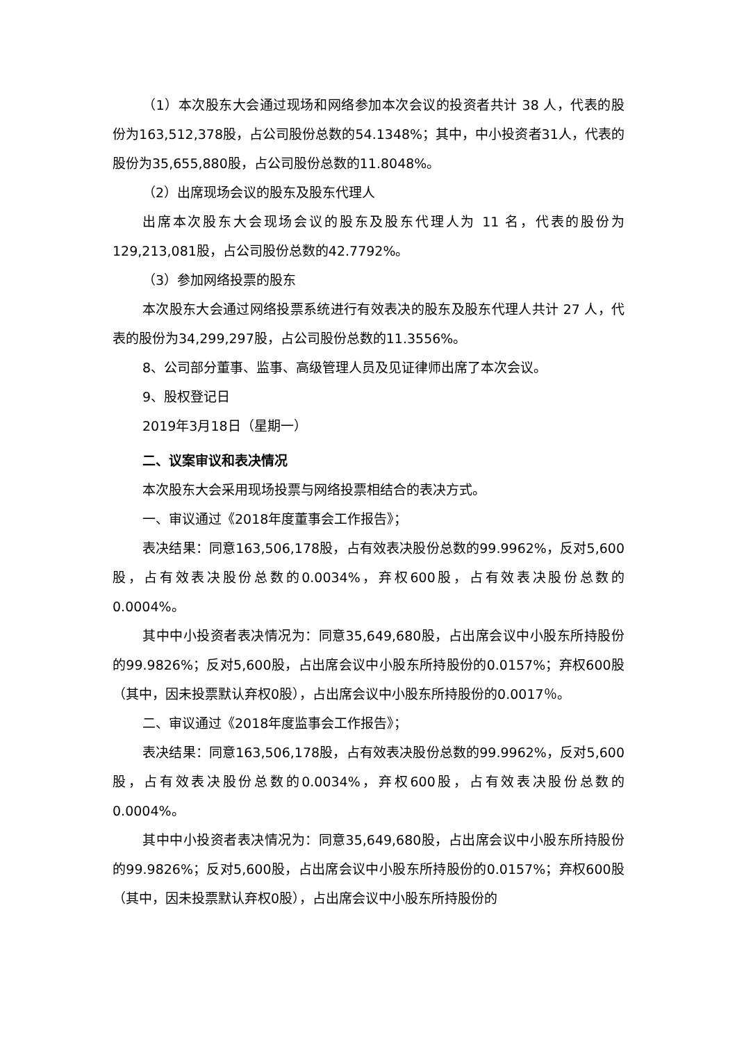（1）本次股东大会通过现场和网络参加本次会议的投资者共计 38 人，代表的股份为163,512,378股，占公司股份总数的54.1348%；其中，中小投资者31人，代表的股份为35,655,880股，占公司股份总数的11.8048%。
（2）出席现场会议的股东及股东代理人
出席本次股东大会现场会议的股东及股东代理人为 11 名，代表的股份为129,213,081股，占公司股份总数的42.7792%。
（3）参加网络投票的股东
本次股东大会通过网络投票系统进行有效表决的股东及股东代理人共计 27 人，代表的股份为34,299,297股，占公司股份总数的11.3556%。
8、公司部分董事、监事、高级管理人员及见证律师出席了本次会议。
9、股权登记日
2019年3月18日（星期一）
二、议案审议和表决情况
本次股东大会采用现场投票与网络投票相结合的表决方式。
一、审议通过《2018年度董事会工作报告》；
表决结果：同意163,506,178股，占有效表决股份总数的99.9962%，反对5,600股，占有效表决股份总数的0.0034%，弃权600股，占有效表决股份总数的0.0004%。
其中中小投资者表决情况为：同意35,649,680股，占出席会议中小股东所持股份的99.9826%；反对5,600股，占出席会议中小股东所持股份的0.0157%；弃权600股（其中，因未投票默认弃权0股），占出席会议中小股东所持股份的0.0017％。
二、审议通过《2018年度监事会工作报告》；
表决结果：同意163,506,178股，占有效表决股份总数的99.9962%，反对5,600股，占有效表决股份总数的0.0034%，弃权600股，占有效表决股份总数的0.0004%。
其中中小投资者表决情况为：同意35,649,680股，占出席会议中小股东所持股份的99.9826%；反对5,600股，占出席会议中小股东所持股份的0.0157%；弃权600股（其中，因未投票默认弃权0股），占出席会议中小股东所持股份的